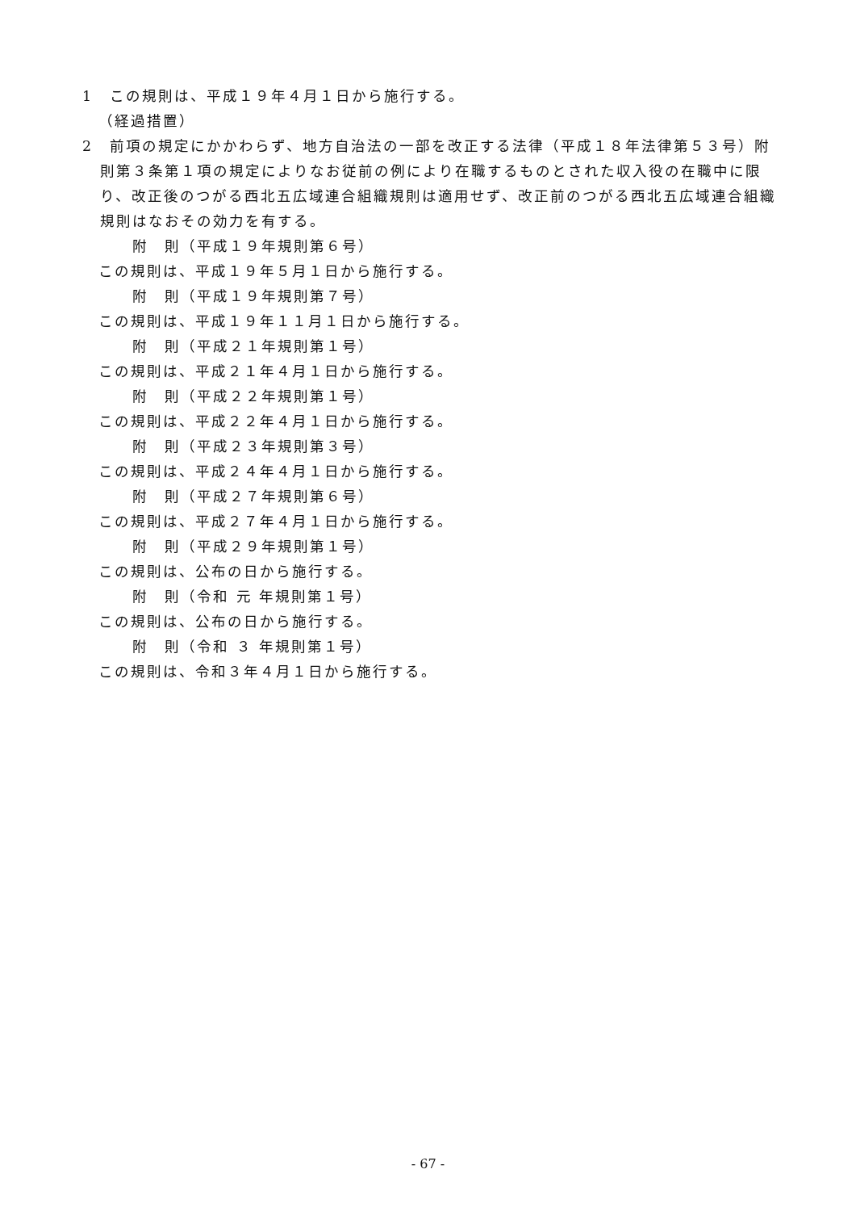1　この規則は、平成１９年４月１日から施行する。
（経過措置）
2　前項の規定にかかわらず、地方自治法の一部を改正する法律（平成１８年法律第５３号）附則第３条第１項の規定によりなお従前の例により在職するものとされた収入役の在職中に限り、改正後のつがる西北五広域連合組織規則は適用せず、改正前のつがる西北五広域連合組織規則はなおその効力を有する。
附　則（平成１９年規則第６号）
この規則は、平成１９年５月１日から施行する。
附　則（平成１９年規則第７号）
この規則は、平成１９年１１月１日から施行する。
附　則（平成２１年規則第１号）
この規則は、平成２１年４月１日から施行する。
附　則（平成２２年規則第１号）
この規則は、平成２２年４月１日から施行する。
附　則（平成２３年規則第３号）
この規則は、平成２４年４月１日から施行する。
附　則（平成２７年規則第６号）
この規則は、平成２７年４月１日から施行する。
附　則（平成２９年規則第１号）
この規則は、公布の日から施行する。
附　則（令和 元 年規則第１号）
この規則は、公布の日から施行する。
附　則（令和 ３ 年規則第１号）
この規則は、令和３年４月１日から施行する。
- 67 -